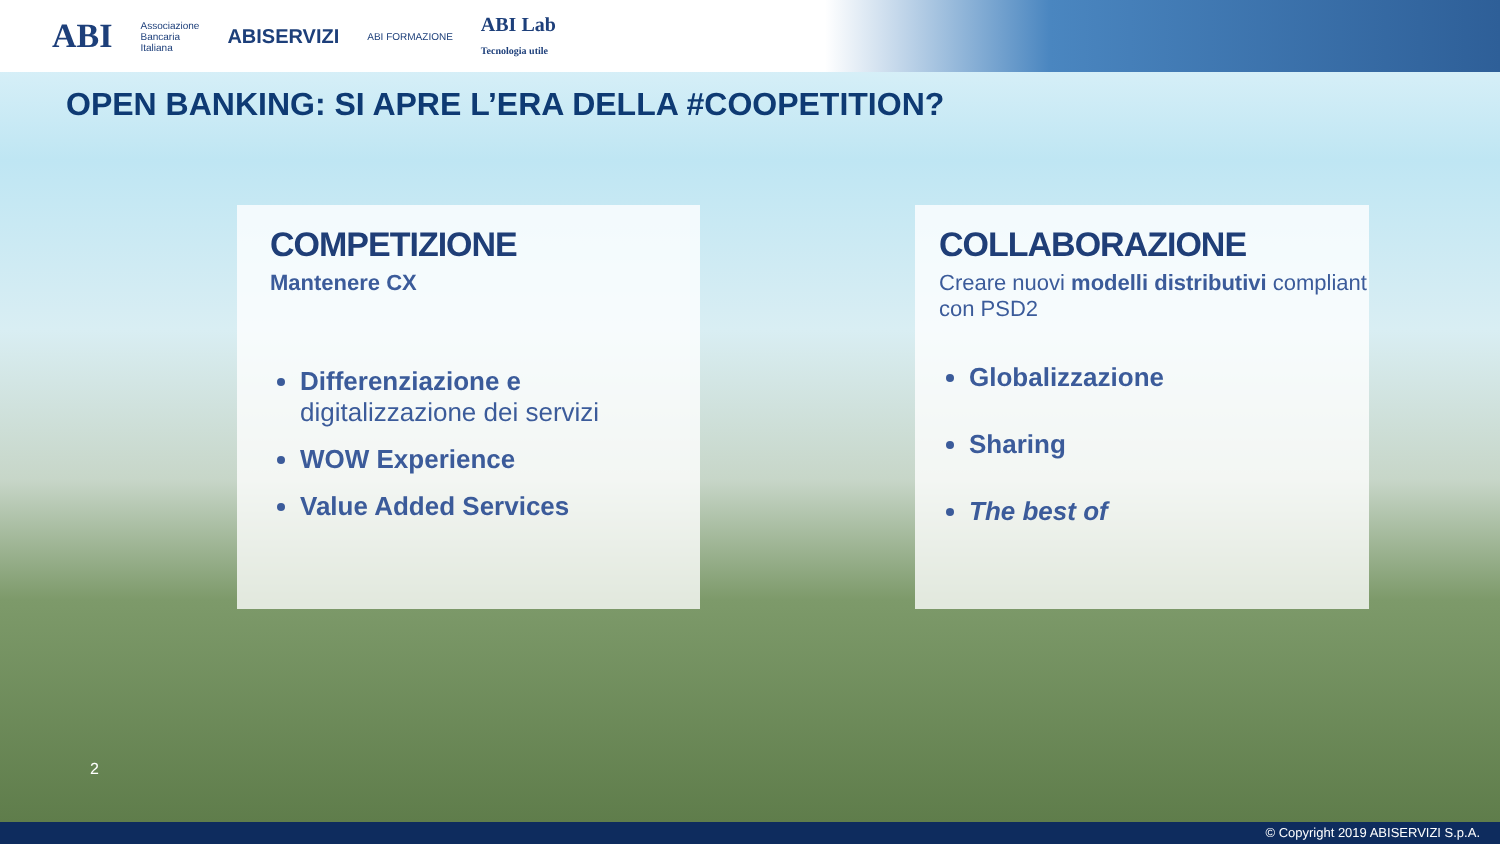ABI Associazione
Bancaria
Italiana ABISERVIZI ABI FORMAZIONE ABI Lab
Tecnologia utile
OPEN BANKING: SI APRE L’ERA DELLA #COOPETITION?
COMPETIZIONE
Mantenere CX
Differenziazione e digitalizzazione dei servizi
WOW Experience
Value Added Services
COLLABORAZIONE
Creare nuovi modelli distributivi compliant con PSD2
Globalizzazione
Sharing
The best of
2
© Copyright 2019 ABISERVIZI S.p.A.